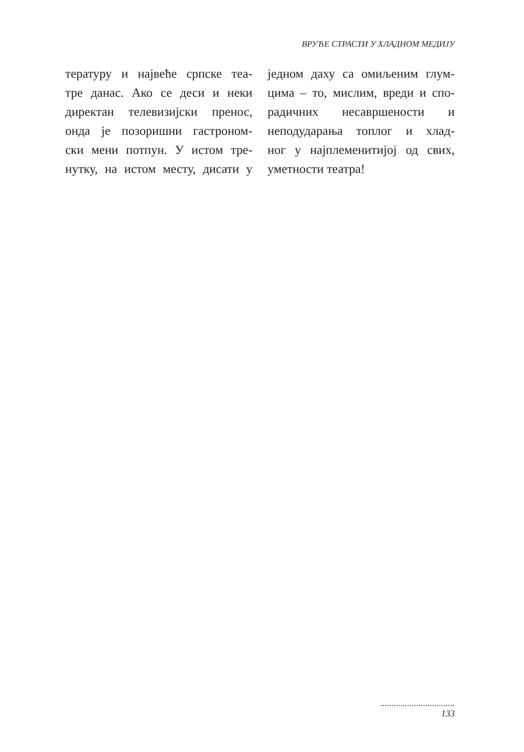ВРУЋЕ СТРАСТИ У ХЛАДНОМ МЕДИЈУ
тературу и највеће српске теа-
тре данас. Ако се деси и неки
директан телевизијски пренос,
онда је позоришни гастроном-
ски мени потпун. У истом тре-
нутку, на истом месту, дисати у
једном даху са омиљеним глум-
цима – то, мислим, вреди и спо-
радичних несавршености и
неподударања топлог и хлад-
ног у најплеменитијој од свих,
уметности театра!
.................................
133